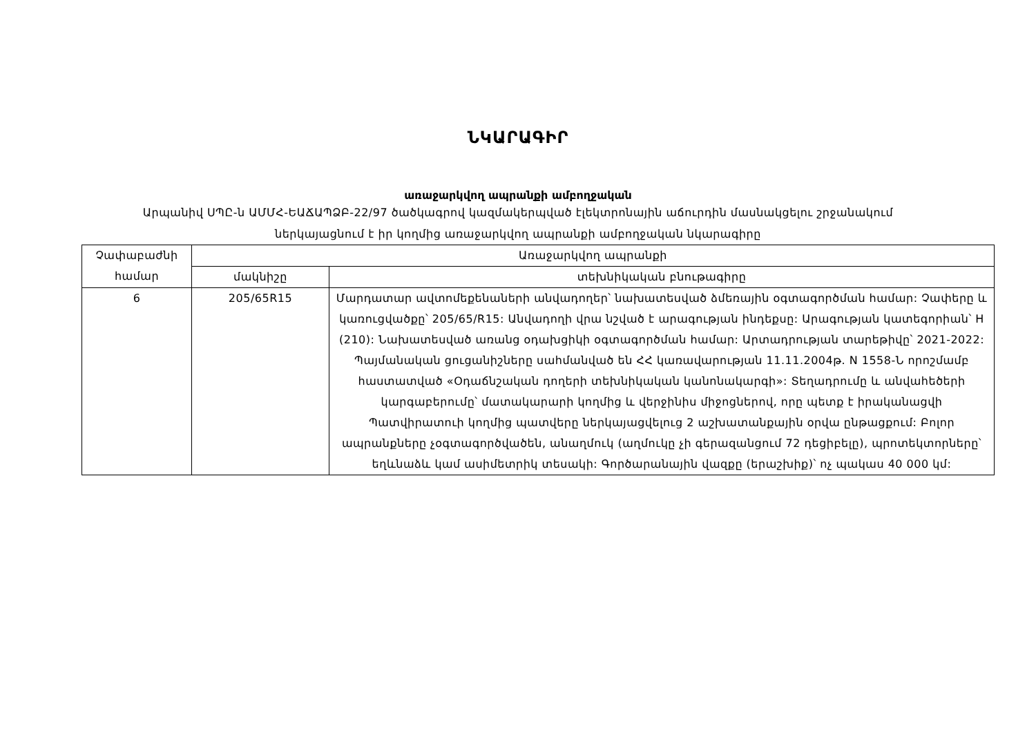ՆԿԱՐԱԳԻՐ
առաջարկվող ապրանքի ամբողջական
Արպանիվ ՍՊԸ-ն ԱՄՄՀ-ԵԱՃԱՊՁԲ-22/97 ծածկագրով կազմակերպված էլեկտրոնային աճուրդին մասնակցելու շրջանակում
ներկայացնում է իր կողմից առաջարկվող ապրանքի ամբողջական նկարագիրը
| Չափաբաժնի համար | Առաջարկվող ապրանքի | |
| --- | --- | --- |
| | մակնիշը | տեխնիկական բնութագիրը |
| 6 | 205/65R15 | Մարդատար ավտոմեքենաների անվադողեր՝ նախատեսված ձմեռային օգտագործման համար: Չափերը և կառուցվածքը՝ 205/65/R15: Անվադողի վրա նշված է արագության ինդեքսը: Արագության կատեգորիան՝ H (210): Նախատեսված առանց օդախցիկի օգտագործման համար: Արտադրության տարեթիվը՝ 2021-2022: Պայմանական ցուցանիշները սահմանված են ՀՀ կառավարության 11.11.2004թ. N 1558-Ն որոշմամբ հաստատված «Օդաճնշական դողերի տեխնիկական կանոնակարգի»: Տեղադրումը և անվահեծերի կարգաբերումը՝ մատակարարի կողմից և վերջինիս միջոցներով, որը պետք է իրականացվի Պատվիրատուի կողմից պատվերը ներկայացվելուց 2 աշխատանքային օրվա ընթացքում: Բոլոր ապրանքները չօգտագործվածեն, անաղմուկ (աղմուկը չի գերազանցում 72 դեցիբելը), պրոտեկտորները՝ եղևնաձև կամ ասիմետրիկ տեսակի: Գործարանային վազքը (երաշխիք)՝ ոչ պակաս 40 000 կմ: |